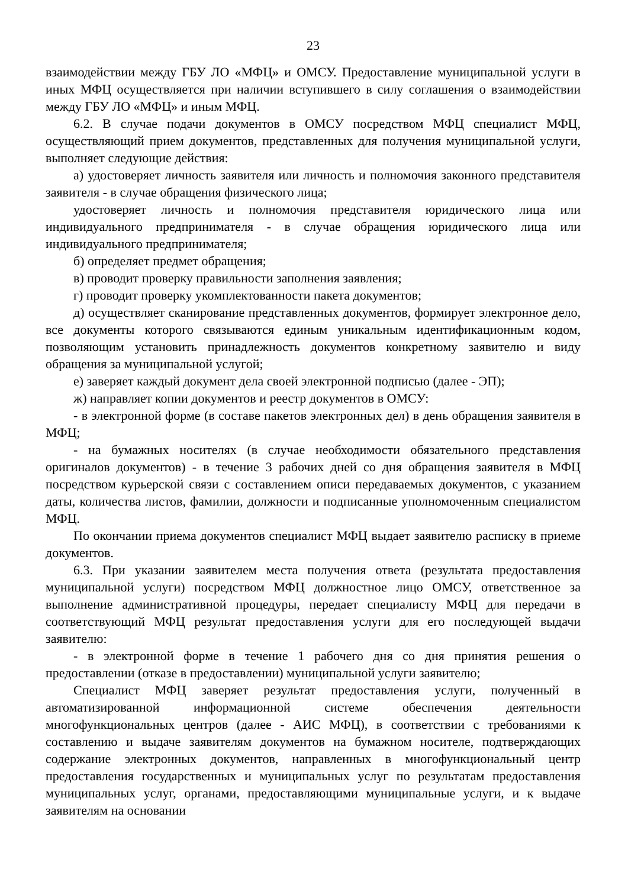23
взаимодействии между ГБУ ЛО «МФЦ» и ОМСУ. Предоставление муниципальной услуги в иных МФЦ осуществляется при наличии вступившего в силу соглашения о взаимодействии между ГБУ ЛО «МФЦ» и иным МФЦ.
6.2. В случае подачи документов в ОМСУ посредством МФЦ специалист МФЦ, осуществляющий прием документов, представленных для получения муниципальной услуги, выполняет следующие действия:
а) удостоверяет личность заявителя или личность и полномочия законного представителя заявителя - в случае обращения физического лица;
удостоверяет личность и полномочия представителя юридического лица или индивидуального предпринимателя - в случае обращения юридического лица или индивидуального предпринимателя;
б) определяет предмет обращения;
в) проводит проверку правильности заполнения заявления;
г) проводит проверку укомплектованности пакета документов;
д) осуществляет сканирование представленных документов, формирует электронное дело, все документы которого связываются единым уникальным идентификационным кодом, позволяющим установить принадлежность документов конкретному заявителю и виду обращения за муниципальной услугой;
е) заверяет каждый документ дела своей электронной подписью (далее - ЭП);
ж) направляет копии документов и реестр документов в ОМСУ:
- в электронной форме (в составе пакетов электронных дел) в день обращения заявителя в МФЦ;
- на бумажных носителях (в случае необходимости обязательного представления оригиналов документов) - в течение 3 рабочих дней со дня обращения заявителя в МФЦ посредством курьерской связи с составлением описи передаваемых документов, с указанием даты, количества листов, фамилии, должности и подписанные уполномоченным специалистом МФЦ.
По окончании приема документов специалист МФЦ выдает заявителю расписку в приеме документов.
6.3. При указании заявителем места получения ответа (результата предоставления муниципальной услуги) посредством МФЦ должностное лицо ОМСУ, ответственное за выполнение административной процедуры, передает специалисту МФЦ для передачи в соответствующий МФЦ результат предоставления услуги для его последующей выдачи заявителю:
- в электронной форме в течение 1 рабочего дня со дня принятия решения о предоставлении (отказе в предоставлении) муниципальной услуги заявителю;
Специалист МФЦ заверяет результат предоставления услуги, полученный в автоматизированной информационной системе обеспечения деятельности многофункциональных центров (далее - АИС МФЦ), в соответствии с требованиями к составлению и выдаче заявителям документов на бумажном носителе, подтверждающих содержание электронных документов, направленных в многофункциональный центр предоставления государственных и муниципальных услуг по результатам предоставления муниципальных услуг, органами, предоставляющими муниципальные услуги, и к выдаче заявителям на основании